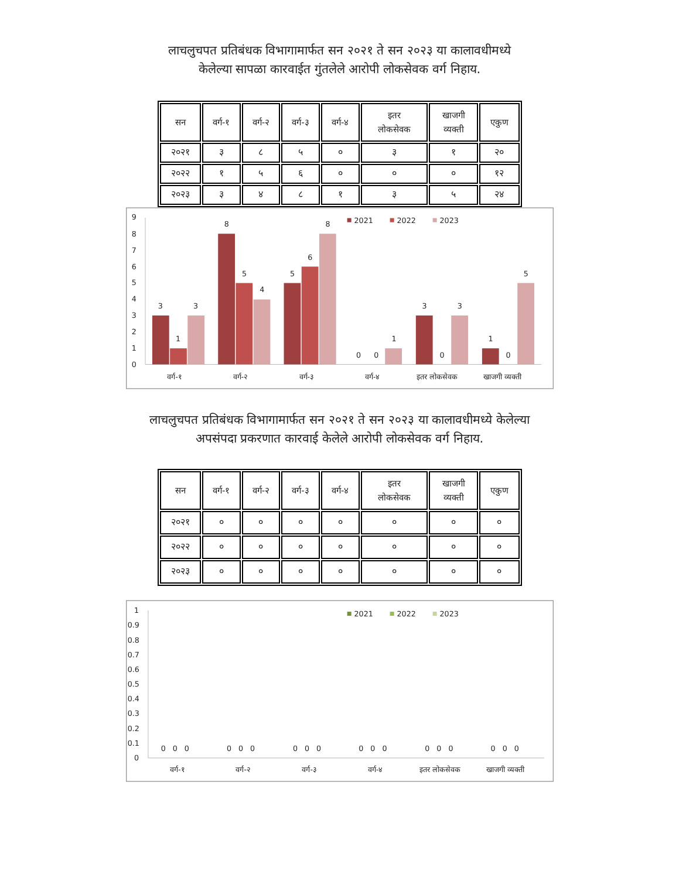लाचलुचपत प्रतिबंधक विभागामार्फत सन २०२१ ते सन २०२३ या कालावधीमध्ये
केलेल्या सापळा कारवाईत गुंतलेले आरोपी लोकसेवक वर्ग निहाय.
| सन | वर्ग-१ | वर्ग-२ | वर्ग-३ | वर्ग-४ | इतर लोकसेवक | खाजगी व्यक्ती | एकुण |
| --- | --- | --- | --- | --- | --- | --- | --- |
| २०२१ | ३ | ८ | ५ | ० | ३ | १ | २० |
| २०२२ | १ | ५ | ६ | ० | ० | ० | १२ |
| २०२३ | ३ | ४ | ८ | १ | ३ | ५ | २४ |
9
8
7
6
5
4
3
2
1
0
2021
2022
2023
3
1
3
8
5
4
5
6
8
0
0
1
3
0
3
1
0
5
वर्ग-१
वर्ग-२
वर्ग-३
वर्ग-४
इतर लोकसेवक
खाजगी व्यक्ती
लाचलुचपत प्रतिबंधक विभागामार्फत सन २०२१ ते सन २०२३ या कालावधीमध्ये केलेल्या
अपसंपदा प्रकरणात कारवाई केलेले आरोपी लोकसेवक वर्ग निहाय.
| सन | वर्ग-१ | वर्ग-२ | वर्ग-३ | वर्ग-४ | इतर लोकसेवक | खाजगी व्यक्ती | एकुण |
| --- | --- | --- | --- | --- | --- | --- | --- |
| २०२१ | ० | ० | ० | ० | ० | ० | ० |
| २०२२ | ० | ० | ० | ० | ० | ० | ० |
| २०२३ | ० | ० | ० | ० | ० | ० | ० |
1
0.9
0.8
0.7
0.6
0.5
0.4
0.3
0.2
0.1
0
2021
2022
2023
0 0 0
0 0 0
0 0 0
0 0 0
0 0 0
0 0 0
वर्ग-१
वर्ग-२
वर्ग-३
वर्ग-४
इतर लोकसेवक
खाजगी व्यक्ती